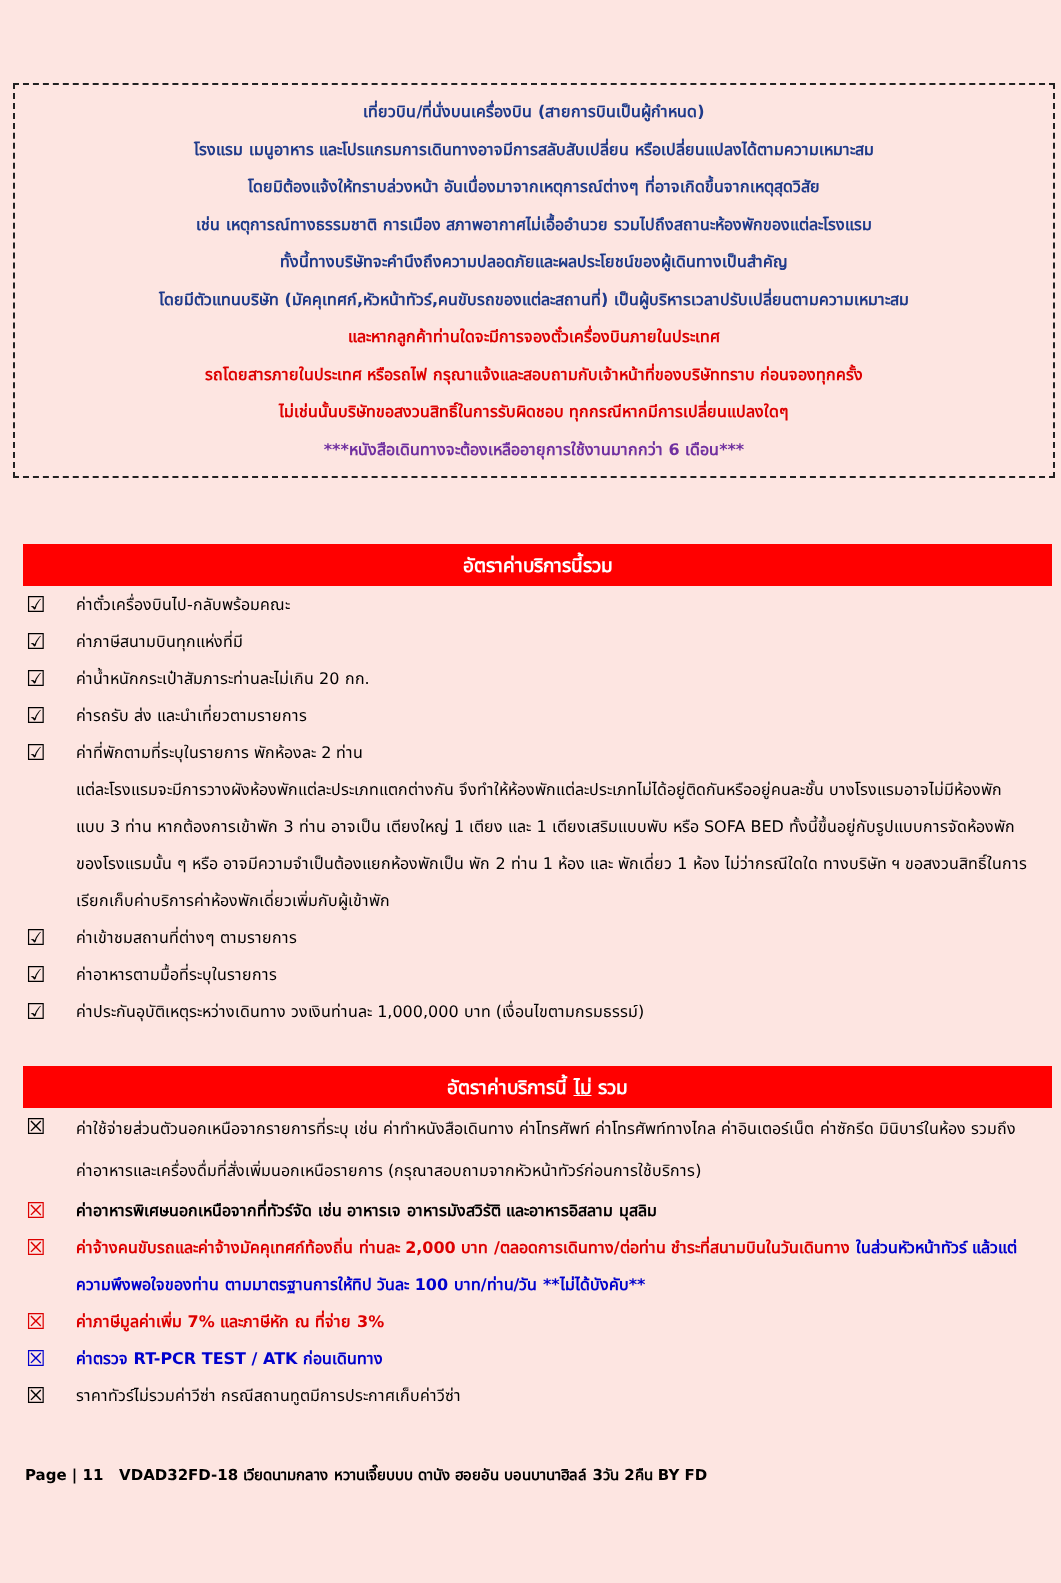เที่ยวบิน/ที่นั่งบนเครื่องบิน (สายการบินเป็นผู้กำหนด)
โรงแรม เมนูอาหาร และโปรแกรมการเดินทางอาจมีการสลับสับเปลี่ยน หรือเปลี่ยนแปลงได้ตามความเหมาะสม
โดยมิต้องแจ้งให้ทราบล่วงหน้า อันเนื่องมาจากเหตุการณ์ต่างๆ ที่อาจเกิดขึ้นจากเหตุสุดวิสัย
เช่น เหตุการณ์ทางธรรมชาติ การเมือง สภาพอากาศไม่เอื้ออำนวย รวมไปถึงสถานะห้องพักของแต่ละโรงแรม
ทั้งนี้ทางบริษัทจะคำนึงถึงความปลอดภัยและผลประโยชน์ของผู้เดินทางเป็นสำคัญ
โดยมีตัวแทนบริษัท (มัคคุเทศก์,หัวหน้าทัวร์,คนขับรถของแต่ละสถานที่) เป็นผู้บริหารเวลาปรับเปลี่ยนตามความเหมาะสม
และหากลูกค้าท่านใดจะมีการจองตั๋วเครื่องบินภายในประเทศ
รถโดยสารภายในประเทศ หรือรถไฟ กรุณาแจ้งและสอบถามกับเจ้าหน้าที่ของบริษัททราบ ก่อนจองทุกครั้ง
ไม่เช่นนั้นบริษัทขอสงวนสิทธิ์ในการรับผิดชอบ ทุกกรณีหากมีการเปลี่ยนแปลงใดๆ
***หนังสือเดินทางจะต้องเหลืออายุการใช้งานมากกว่า 6 เดือน***
อัตราค่าบริการนี้รวม
☑ ค่าตั๋วเครื่องบินไป-กลับพร้อมคณะ
☑ ค่าภาษีสนามบินทุกแห่งที่มี
☑ ค่าน้ำหนักกระเป๋าสัมภาระท่านละไม่เกิน 20 กก.
☑ ค่ารถรับ ส่ง และนำเที่ยวตามรายการ
☑ ค่าที่พักตามที่ระบุในรายการ พักห้องละ 2 ท่าน
แต่ละโรงแรมจะมีการวางผังห้องพักแต่ละประเภทแตกต่างกัน จึงทำให้ห้องพักแต่ละประเภทไม่ได้อยู่ติดกันหรืออยู่คนละชั้น บางโรงแรมอาจไม่มีห้องพักแบบ 3 ท่าน หากต้องการเข้าพัก 3 ท่าน อาจเป็น เตียงใหญ่ 1 เตียง และ 1 เตียงเสริมแบบพับ หรือ SOFA BED ทั้งนี้ขึ้นอยู่กับรูปแบบการจัดห้องพักของโรงแรมนั้น ๆ หรือ อาจมีความจำเป็นต้องแยกห้องพักเป็น พัก 2 ท่าน 1 ห้อง และ พักเดี่ยว 1 ห้อง ไม่ว่ากรณีใดใด ทางบริษัท ฯ ขอสงวนสิทธิ์ในการเรียกเก็บค่าบริการค่าห้องพักเดี่ยวเพิ่มกับผู้เข้าพัก
☑ ค่าเข้าชมสถานที่ต่างๆ ตามรายการ
☑ ค่าอาหารตามมื้อที่ระบุในรายการ
☑ ค่าประกันอุบัติเหตุระหว่างเดินทาง วงเงินท่านละ 1,000,000 บาท (เงื่อนไขตามกรมธรรม์)
อัตราค่าบริการนี้ ไม่ รวม
☒ ค่าใช้จ่ายส่วนตัวนอกเหนือจากรายการที่ระบุ เช่น ค่าทำหนังสือเดินทาง ค่าโทรศัพท์ ค่าโทรศัพท์ทางไกล ค่าอินเตอร์เน็ต ค่าซักรีด มินิบาร์ในห้อง รวมถึงค่าอาหารและเครื่องดื่มที่สั่งเพิ่มนอกเหนือรายการ (กรุณาสอบถามจากหัวหน้าทัวร์ก่อนการใช้บริการ)
☒ ค่าอาหารพิเศษนอกเหนือจากที่ทัวร์จัด เช่น อาหารเจ อาหารมังสวิรัติ และอาหารอิสลาม มุสลิม
☒ ค่าจ้างคนขับรถและค่าจ้างมัคคุเทศก์ท้องถิ่น ท่านละ 2,000 บาท /ตลอดการเดินทาง/ต่อท่าน ชำระที่สนามบินในวันเดินทาง ในส่วนหัวหน้าทัวร์ แล้วแต่ความพึงพอใจของท่าน ตามมาตรฐานการให้ทิป วันละ 100 บาท/ท่าน/วัน **ไม่ได้บังคับ**
☒ ค่าภาษีมูลค่าเพิ่ม 7% และภาษีหัก ณ ที่จ่าย 3%
☒ ค่าตรวจ RT-PCR TEST / ATK ก่อนเดินทาง
☒ ราคาทัวร์ไม่รวมค่าวีซ่า กรณีสถานทูตมีการประกาศเก็บค่าวีซ่า
Page | 11 VDAD32FD-18 เวียดนามกลาง หวานเจี๊ยบบบ ดานัง ฮอยอัน บอนบานาฮิลล์ 3วัน 2คืน BY FD